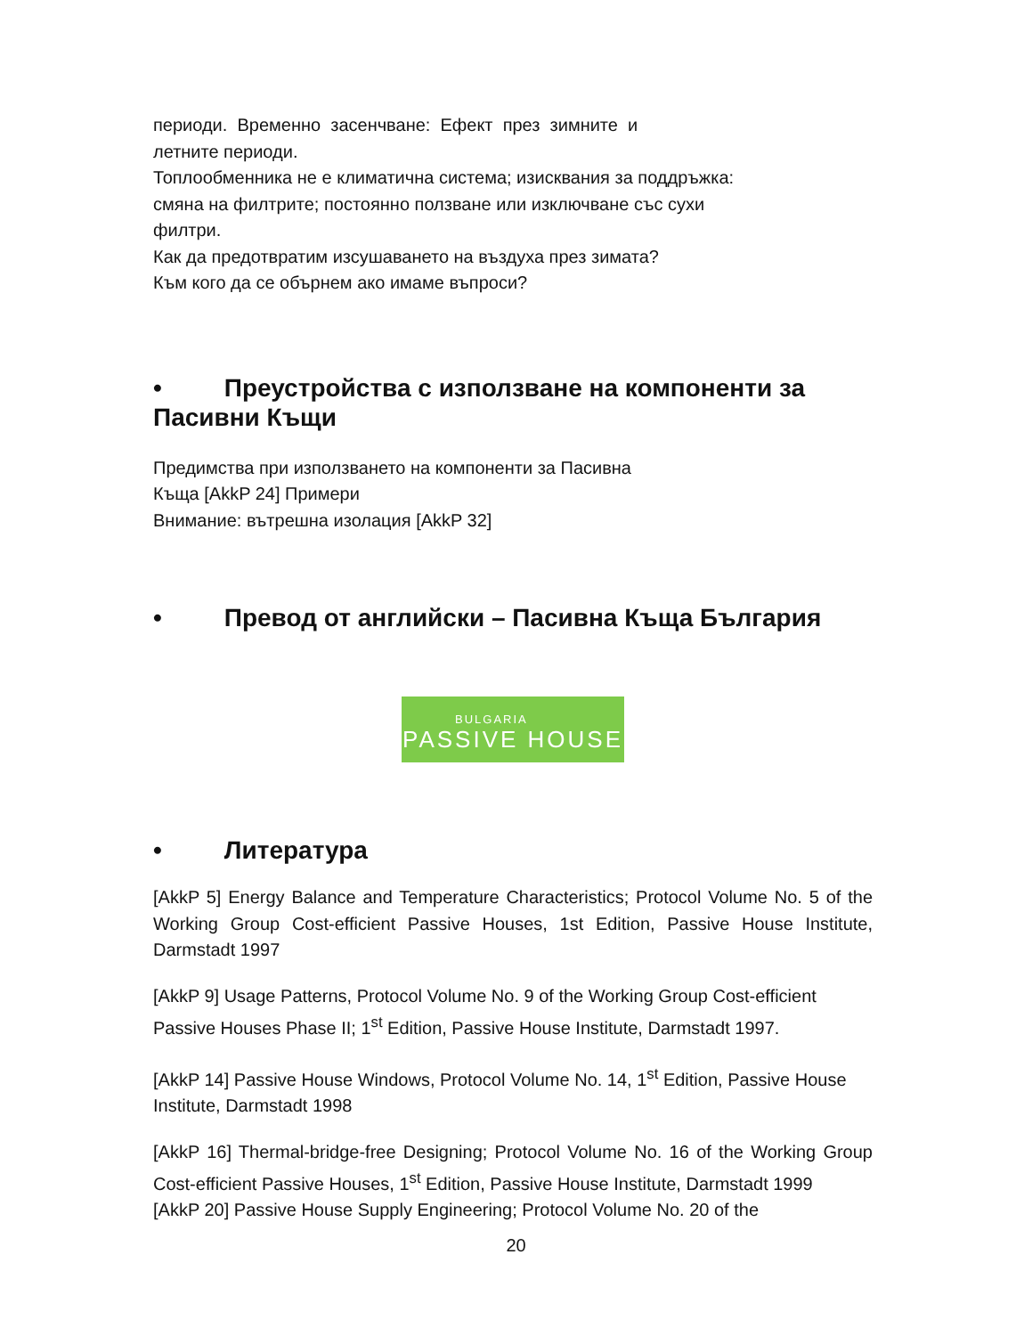периоди. Временно засенчване: Ефект през зимните и
летните периоди.
Топлообменника не е климатична система; изисквания за поддръжка:
смяна на филтрите; постоянно ползване или изключване със сухи
филтри.
Как да предотвратим изсушаването на въздуха през зимата?
Към кого да се обърнем ако имаме въпроси?
• Преустройства с използване на компоненти за Пасивни Къщи
Предимства при използването на компоненти за Пасивна
Къща [AkkP 24] Примери
Внимание: вътрешна изолация [AkkP 32]
• Превод от английски – Пасивна Къща България
BULGARIA
PASSIVE HOUSE
• Литература
[AkkP 5] Energy Balance and Temperature Characteristics; Protocol Volume No. 5 of the Working Group Cost-efficient Passive Houses, 1st Edition, Passive House Institute, Darmstadt 1997
[AkkP 9] Usage Patterns, Protocol Volume No. 9 of the Working Group Cost-efficient Passive Houses Phase II; 1<sup>st</sup> Edition, Passive House Institute, Darmstadt 1997.
[AkkP 14] Passive House Windows, Protocol Volume No. 14, 1<sup>st</sup> Edition, Passive House Institute, Darmstadt 1998
[AkkP 16] Thermal-bridge-free Designing; Protocol Volume No. 16 of the Working Group Cost-efficient Passive Houses, 1<sup>st</sup> Edition, Passive House Institute, Darmstadt 1999
[AkkP 20] Passive House Supply Engineering; Protocol Volume No. 20 of the
20